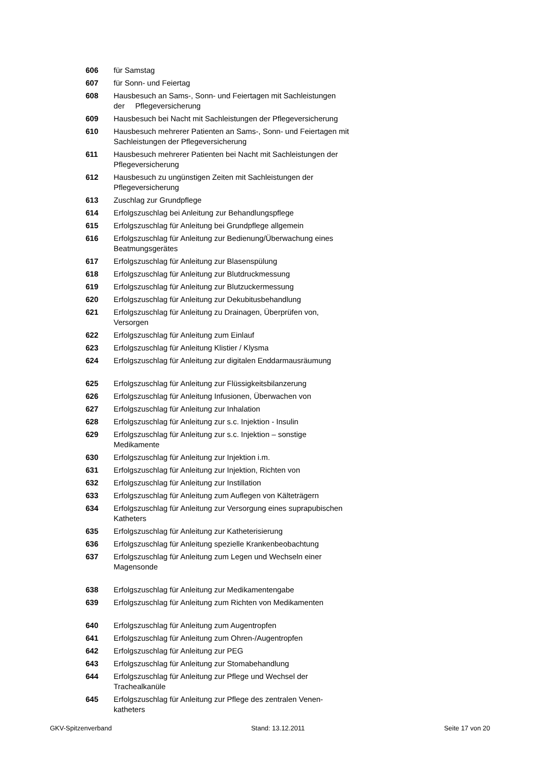| 606 | für Samstag |
| 607 | für Sonn- und Feiertag |
| 608 | Hausbesuch an Sams-, Sonn- und Feiertagen mit Sachleistungen der Pflegeversicherung |
| 609 | Hausbesuch bei Nacht mit Sachleistungen der Pflegeversicherung |
| 610 | Hausbesuch mehrerer Patienten an Sams-, Sonn- und Feiertagen mit Sachleistungen der Pflegeversicherung |
| 611 | Hausbesuch mehrerer Patienten bei Nacht mit Sachleistungen der Pflegeversicherung |
| 612 | Hausbesuch zu ungünstigen Zeiten mit Sachleistungen der Pflegeversicherung |
| 613 | Zuschlag zur Grundpflege |
| 614 | Erfolgszuschlag bei Anleitung zur Behandlungspflege |
| 615 | Erfolgszuschlag für Anleitung bei Grundpflege allgemein |
| 616 | Erfolgszuschlag für Anleitung zur Bedienung/Überwachung eines Beatmungsgerätes |
| 617 | Erfolgszuschlag für Anleitung zur Blasenspülung |
| 618 | Erfolgszuschlag für Anleitung zur Blutdruckmessung |
| 619 | Erfolgszuschlag für Anleitung zur Blutzuckermessung |
| 620 | Erfolgszuschlag für Anleitung zur Dekubitusbehandlung |
| 621 | Erfolgszuschlag für Anleitung zu Drainagen, Überprüfen von, Versorgen |
| 622 | Erfolgszuschlag für Anleitung zum Einlauf |
| 623 | Erfolgszuschlag für Anleitung Klistier / Klysma |
| 624 | Erfolgszuschlag für Anleitung zur digitalen Enddarmausräumung |
| 625 | Erfolgszuschlag für Anleitung zur Flüssigkeitsbilanzerung |
| 626 | Erfolgszuschlag für Anleitung Infusionen, Überwachen von |
| 627 | Erfolgszuschlag für Anleitung zur Inhalation |
| 628 | Erfolgszuschlag für Anleitung zur s.c. Injektion - Insulin |
| 629 | Erfolgszuschlag für Anleitung zur s.c. Injektion – sonstige Medikamente |
| 630 | Erfolgszuschlag für Anleitung zur Injektion i.m. |
| 631 | Erfolgszuschlag für Anleitung zur Injektion, Richten von |
| 632 | Erfolgszuschlag für Anleitung zur Instillation |
| 633 | Erfolgszuschlag für Anleitung zum Auflegen von Kälteträgern |
| 634 | Erfolgszuschlag für Anleitung zur Versorgung eines suprapubischen Katheters |
| 635 | Erfolgszuschlag für Anleitung zur Katheterisierung |
| 636 | Erfolgszuschlag für Anleitung spezielle Krankenbeobachtung |
| 637 | Erfolgszuschlag für Anleitung zum Legen und Wechseln einer Magensonde |
| 638 | Erfolgszuschlag für Anleitung zur Medikamentengabe |
| 639 | Erfolgszuschlag für Anleitung zum Richten von Medikamenten |
| 640 | Erfolgszuschlag für Anleitung zum Augentropfen |
| 641 | Erfolgszuschlag für Anleitung zum Ohren-/Augentropfen |
| 642 | Erfolgszuschlag für Anleitung zur PEG |
| 643 | Erfolgszuschlag für Anleitung zur Stomabehandlung |
| 644 | Erfolgszuschlag für Anleitung zur Pflege und Wechsel der Trachealkanüle |
| 645 | Erfolgszuschlag für Anleitung zur Pflege des zentralen Venen-katheters |
GKV-Spitzenverband Stand: 13.12.2011 Seite 17 von 20